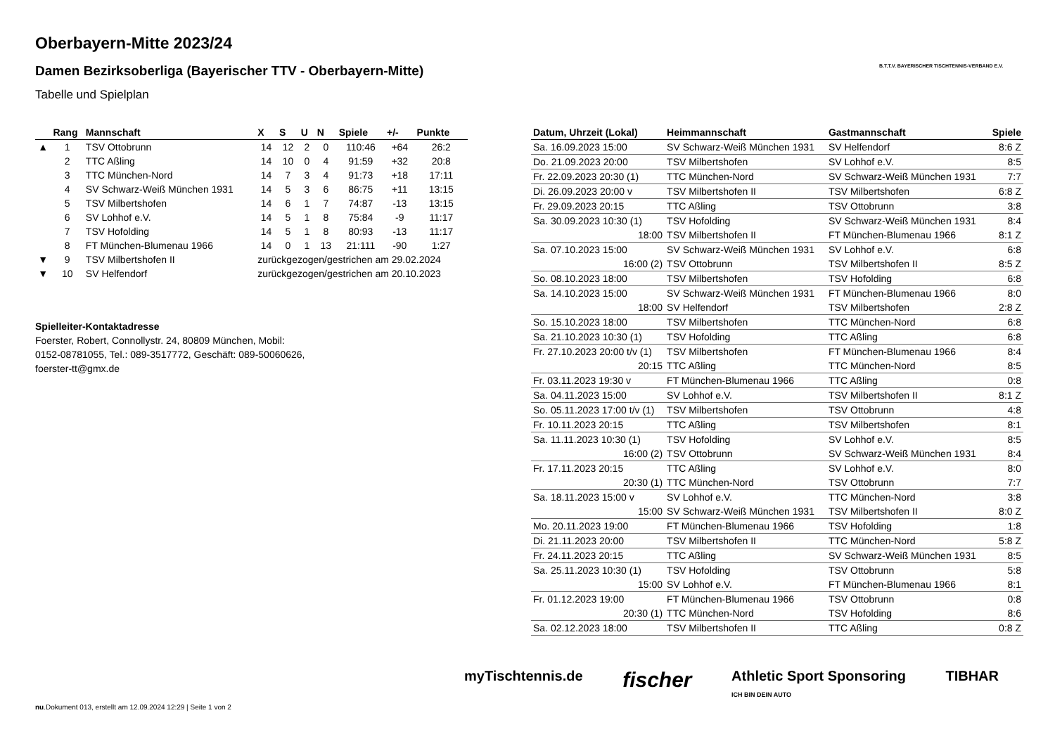Oberbayern-Mitte 2023/24
Damen Bezirksoberliga (Bayerischer TTV - Oberbayern-Mitte)
Tabelle und Spielplan
B.T.T.V. BAYERISCHER TISCHTENNIS-VERBAND E.V.
| | Rang | Mannschaft | X | S | U | N | Spiele | +/- | Punkte |
| --- | --- | --- | --- | --- | --- | --- | --- | --- | --- |
| ▲ | 1 | TSV Ottobrunn | 14 | 12 | 2 | 0 | 110:46 | +64 | 26:2 |
| | 2 | TTC Aßling | 14 | 10 | 0 | 4 | 91:59 | +32 | 20:8 |
| | 3 | TTC München-Nord | 14 | 7 | 3 | 4 | 91:73 | +18 | 17:11 |
| | 4 | SV Schwarz-Weiß München 1931 | 14 | 5 | 3 | 6 | 86:75 | +11 | 13:15 |
| | 5 | TSV Milbertshofen | 14 | 6 | 1 | 7 | 74:87 | -13 | 13:15 |
| | 6 | SV Lohhof e.V. | 14 | 5 | 1 | 8 | 75:84 | -9 | 11:17 |
| | 7 | TSV Hofolding | 14 | 5 | 1 | 8 | 80:93 | -13 | 11:17 |
| | 8 | FT München-Blumenau 1966 | 14 | 0 | 1 | 13 | 21:111 | -90 | 1:27 |
| ▼ | 9 | TSV Milbertshofen II | zurückgezogen/gestrichen am 29.02.2024 | | | | | | |
| ▼ | 10 | SV Helfendorf | zurückgezogen/gestrichen am 20.10.2023 | | | | | | |
Spielleiter-Kontaktadresse
Foerster, Robert, Connollystr. 24, 80809 München, Mobil:
0152-08781055, Tel.: 089-3517772, Geschäft: 089-50060626,
foerster-tt@gmx.de
| Datum, Uhrzeit (Lokal) | Heimmannschaft | Gastmannschaft | Spiele |
| --- | --- | --- | --- |
| Sa. 16.09.2023 15:00 | SV Schwarz-Weiß München 1931 | SV Helfendorf | 8:6 Z |
| Do. 21.09.2023 20:00 | TSV Milbertshofen | SV Lohhof e.V. | 8:5 |
| Fr. 22.09.2023 20:30 (1) | TTC München-Nord | SV Schwarz-Weiß München 1931 | 7:7 |
| Di. 26.09.2023 20:00 v | TSV Milbertshofen II | TSV Milbertshofen | 6:8 Z |
| Fr. 29.09.2023 20:15 | TTC Aßling | TSV Ottobrunn | 3:8 |
| Sa. 30.09.2023 10:30 (1) | TSV Hofolding | SV Schwarz-Weiß München 1931 | 8:4 |
| 18:00 | TSV Milbertshofen II | FT München-Blumenau 1966 | 8:1 Z |
| Sa. 07.10.2023 15:00 | SV Schwarz-Weiß München 1931 | SV Lohhof e.V. | 6:8 |
| 16:00 (2) | TSV Ottobrunn | TSV Milbertshofen II | 8:5 Z |
| So. 08.10.2023 18:00 | TSV Milbertshofen | TSV Hofolding | 6:8 |
| Sa. 14.10.2023 15:00 | SV Schwarz-Weiß München 1931 | FT München-Blumenau 1966 | 8:0 |
| 18:00 | SV Helfendorf | TSV Milbertshofen | 2:8 Z |
| So. 15.10.2023 18:00 | TSV Milbertshofen | TTC München-Nord | 6:8 |
| Sa. 21.10.2023 10:30 (1) | TSV Hofolding | TTC Aßling | 6:8 |
| Fr. 27.10.2023 20:00 t/v (1) | TSV Milbertshofen | FT München-Blumenau 1966 | 8:4 |
| 20:15 | TTC Aßling | TTC München-Nord | 8:5 |
| Fr. 03.11.2023 19:30 v | FT München-Blumenau 1966 | TTC Aßling | 0:8 |
| Sa. 04.11.2023 15:00 | SV Lohhof e.V. | TSV Milbertshofen II | 8:1 Z |
| So. 05.11.2023 17:00 t/v (1) | TSV Milbertshofen | TSV Ottobrunn | 4:8 |
| Fr. 10.11.2023 20:15 | TTC Aßling | TSV Milbertshofen | 8:1 |
| Sa. 11.11.2023 10:30 (1) | TSV Hofolding | SV Lohhof e.V. | 8:5 |
| 16:00 (2) | TSV Ottobrunn | SV Schwarz-Weiß München 1931 | 8:4 |
| Fr. 17.11.2023 20:15 | TTC Aßling | SV Lohhof e.V. | 8:0 |
| 20:30 (1) | TTC München-Nord | TSV Ottobrunn | 7:7 |
| Sa. 18.11.2023 15:00 v | SV Lohhof e.V. | TTC München-Nord | 3:8 |
| 15:00 | SV Schwarz-Weiß München 1931 | TSV Milbertshofen II | 8:0 Z |
| Mo. 20.11.2023 19:00 | FT München-Blumenau 1966 | TSV Hofolding | 1:8 |
| Di. 21.11.2023 20:00 | TSV Milbertshofen II | TTC München-Nord | 5:8 Z |
| Fr. 24.11.2023 20:15 | TTC Aßling | SV Schwarz-Weiß München 1931 | 8:5 |
| Sa. 25.11.2023 10:30 (1) | TSV Hofolding | TSV Ottobrunn | 5:8 |
| 15:00 | SV Lohhof e.V. | FT München-Blumenau 1966 | 8:1 |
| Fr. 01.12.2023 19:00 | FT München-Blumenau 1966 | TSV Ottobrunn | 0:8 |
| 20:30 (1) | TTC München-Nord | TSV Hofolding | 8:6 |
| Sa. 02.12.2023 18:00 | TSV Milbertshofen II | TTC Aßling | 0:8 Z |
myTischtennis.de fischer Athletic Sport Sponsoring
ICH BIN DEIN AUTO TIBHAR
nu.Dokument 013, erstellt am 12.09.2024 12:29 | Seite 1 von 2